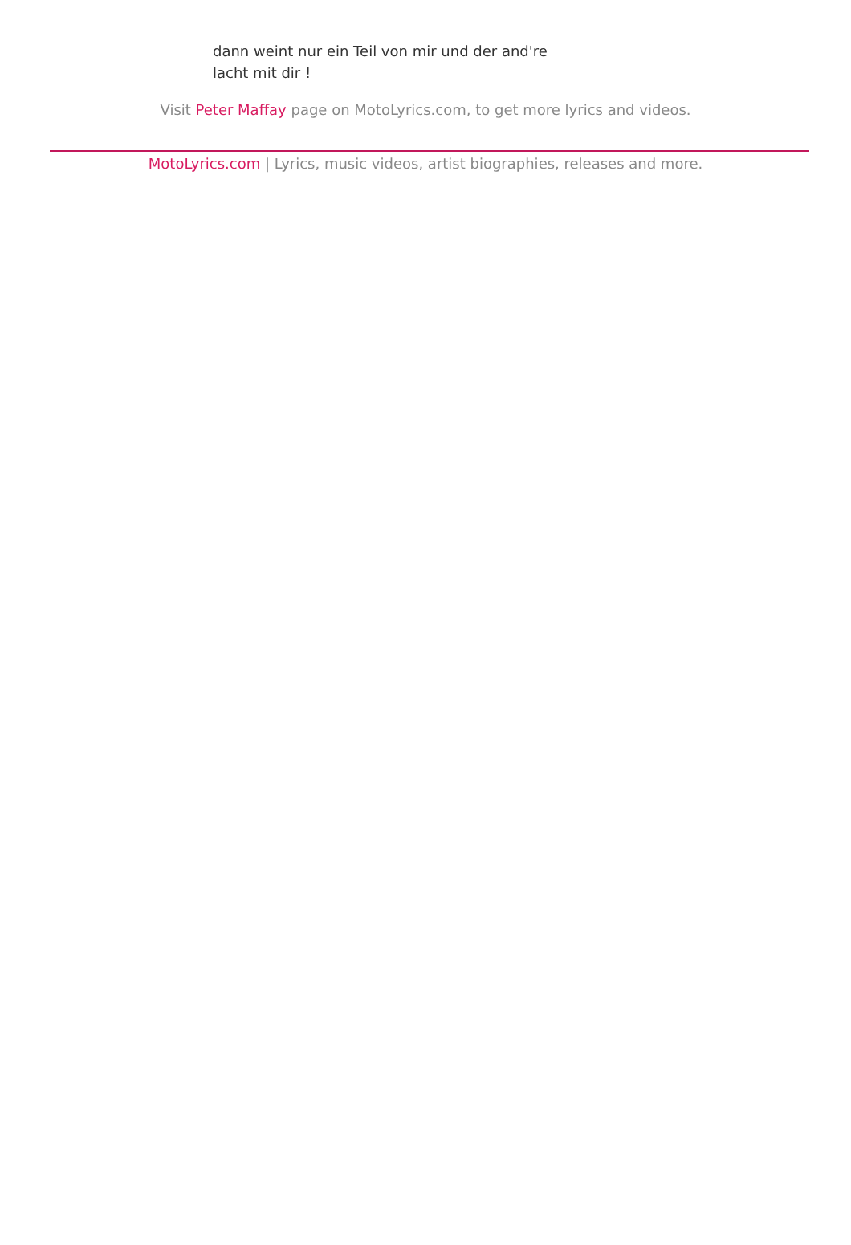dann weint nur ein Teil von mir und der and're
lacht mit dir !
Visit Peter Maffay page on MotoLyrics.com, to get more lyrics and videos.
MotoLyrics.com | Lyrics, music videos, artist biographies, releases and more.